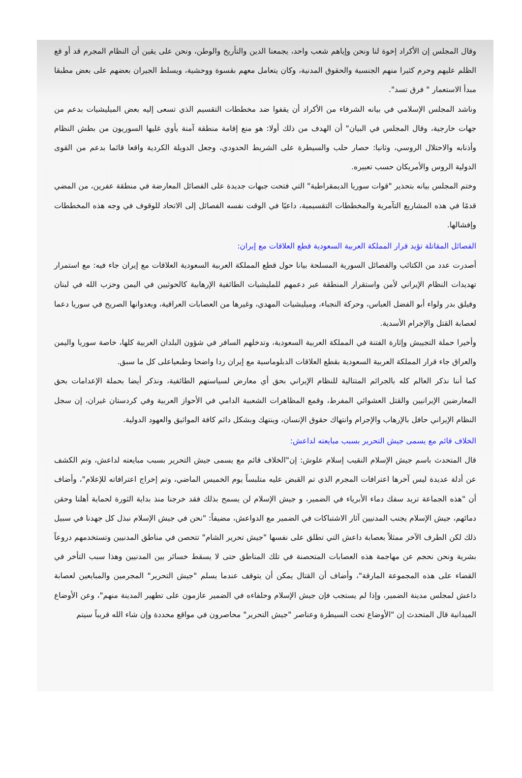وقال المجلس إن الأكراد إخوة لنا ونحن وإياهم شعب واحد، يجمعنا الدين والتأريخ والوطن، ونحن على يقين أن النظام المجرم قد أو قع الظلم عليهم وحرم كثيرا منهم الجنسية والحقوق المدنية، وكان يتعامل معهم بقسوة ووحشية، ويسلط الجيران بعضهم على بعض مطبقا مبدأ الاستعمار " فرق تسد".
وناشد المجلس الإسلامي في بيانه الشرفاء من الأكراد أن يقفوا ضد مخططات التقسيم الذي تسعى إليه بعض الميليشيات بدعم من جهات خارجية، وقال المجلس في البيان" أن الهدف من ذلك أولا: هو منع إقامة منطقة آمنة يأوي غليها السوريون من بطش النظام وأذنابه والاحتلال الروسي، وثانيا: حصار حلب والسيطرة على الشريط الحدودي، وجعل الدويلة الكردية واقعا قائما بدعم من القوى الدولية الروس والأمريكان حسب تعبيره.
وختم المجلس بيانه بتحذير "قوات سوريا الديمقراطية" التي فتحت جبهات جديدة على الفصائل المعارضة في منطقة عفرين، من المضي قدمًا في هذه المشاريع التآمرية والمخططات التقسيمية، داعيًا في الوقت نفسه الفصائل إلى الاتحاد للوقوف في وجه هذه المخططات وإفشالها.
الفصائل المقاتلة تؤيد قرار المملكة العربية السعودية قطع العلاقات مع إيران:
أصدرت عدد من الكتائب والفصائل السورية المسلحة بيانا حول قطع المملكة العربية السعودية العلاقات مع إيران جاء فيه: مع استمرار تهديدات النظام الإيراني لأمن واستقرار المنطقة عبر دعمهم للمليشيات الطائفية الإرهابية كالحوثيين في اليمن وحزب الله في لبنان وفيلق بدر ولواء أبو الفضل العباس، وحركة النجباء، وميليشيات المهدي، وغيرها من العصابات العراقية، وبعدوانها الصريح في سوريا دعما لعصابة القتل والإجرام الأسدية.
وأخيرا حملة التجييش وإثارة الفتنة في المملكة العربية السعودية، وتدخلهم السافر في شؤون البلدان العربية كلها، خاصة سوريا واليمن والعراق جاء قرار المملكة العربية السعودية بقطع العلاقات الدبلوماسية مع إيران ردا واضحا وطبعياعلى كل ما سبق.
كما أننا نذكر العالم كله بالجرائم المتتالية للنظام الإيراني بحق أي معارض لسياستهم الطائفية، ونذكر أيضا بحملة الإعدامات بحق المعارضين الإيرانيين والقتل العشوائي المفرط، وقمع المظاهرات الشعبية الدامي في الأحواز العربية وفي كردستان غيران، إن سجل النظام الإيراني حافل بالإرهاب والإجرام وانتهاك حقوق الإنسان، وينتهك وبشكل دائم كافة المواثيق والعهود الدولية.
الخلاف قائم مع يسمى جيش التحرير بسبب مبايعته لداعش:
قال المتحدث باسم جيش الإسلام النقيب إسلام علوش: إن"الخلاف قائم مع يسمى جيش التحرير بسبب مبايعته لداعش، وتم الكشف عن أدلة عديدة ليس آخرها اعترافات المجرم الذي تم القبض عليه متلبساً يوم الخميس الماضي، وتم إخراج اعترافاته للإعلام"، وأضاف أن "هذه الجماعة تريد سفك دماء الأبرياء في الضمير، و جيش الإسلام لن يسمح بذلك فقد خرجنا منذ بداية الثورة لحماية أهلنا وحقن دمائهم، جيش الإسلام يجنب المدنيين آثار الاشتباكات في الضمير مع الدواعش، مضيفاً: "نحن في جيش الإسلام نبذل كل جهدنا في سبيل ذلك لكن الطرف الآخر ممثلاً بعصابة داعش التي تطلق على نفسها "جيش تحرير الشام" تتحصن في مناطق المدنيين وتستخدمهم دروعاً بشرية ونحن نحجم عن مهاجمة هذه العصابات المتحصنة في تلك المناطق حتى لا يسقط خسائر بين المدنيين وهذا سبب التأخر في القضاء على هذه المجموعة المارقة"، وأضاف أن القتال يمكن أن يتوقف عندما يسلم "جيش التحرير" المجرمين والمبايعين لعصابة داعش لمجلس مدينة الضمير، وإذا لم يستجب فإن جيش الإسلام وحلفاءه في الضمير عازمون على تطهير المدينة منهم"، وعن الأوضاع الميدانية قال المتحدث إن "الأوضاع تحت السيطرة وعناصر "جيش التحرير" محاصرون في مواقع محددة وإن شاء الله قريباً سيتم